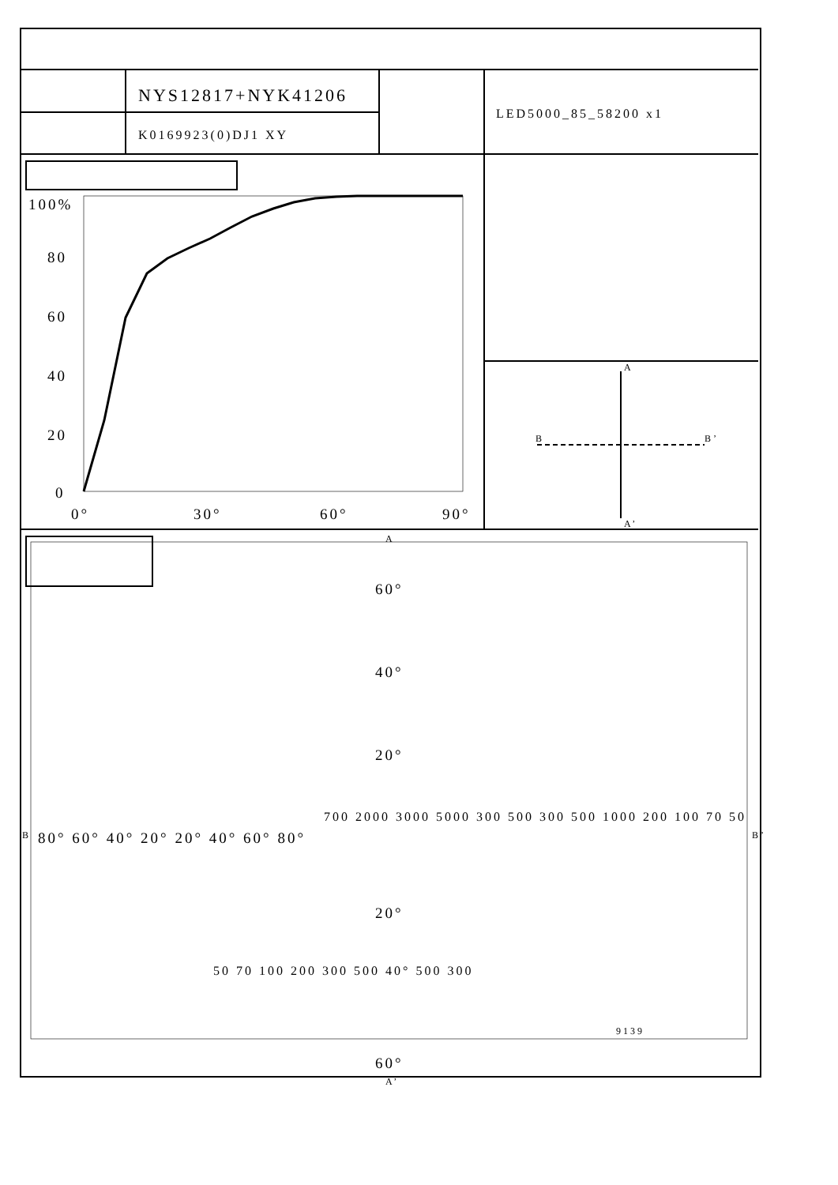NYS12817+NYK41206
K0169923(0)DJ1 XY
LED5000_85_58200 x1
100%
80
60
40
20
0
0° 30° 60° 90°
A
B B’
A’
A
60°
40°
20°
B
80° 60° 40° 20° 20° 40° 60° 80°
B’
700 2000 3000 5000 300 500 300 500 1000 200 100 70 50
20°
50 70 100 200 300 500 40° 500 300
60°
9139
A’